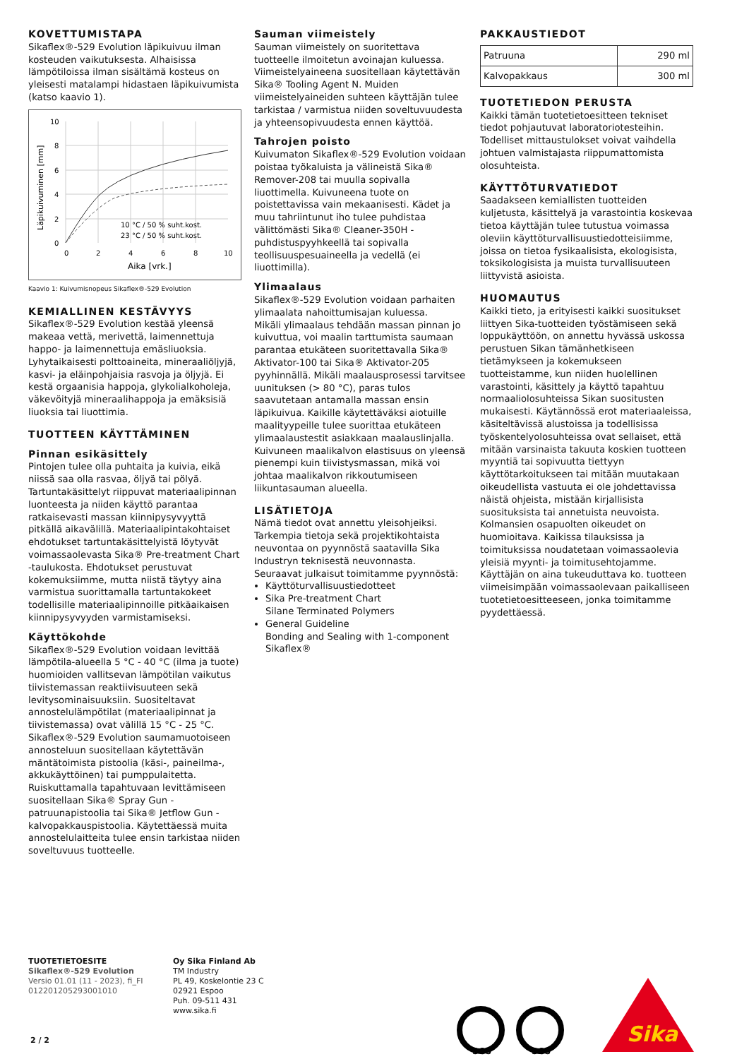KOVETTUMISTAPA
Sikaflex®-529 Evolution läpikuivuu ilman kosteuden vaikutuksesta. Alhaisissa lämpötiloissa ilman sisältämä kosteus on yleisesti matalampi hidastaen läpikuivumista (katso kaavio 1).
10
8
6
4
2
0
0
2
4
6
8
10
Aika [vrk.]
Läpikuivuminen [mm]
10 °C / 50 % suht.kost.
23 °C / 50 % suht.kost.
Kaavio 1: Kuivumisnopeus Sikaflex®-529 Evolution
KEMIALLINEN KESTÄVYYS
Sikaflex®-529 Evolution kestää yleensä makeaa vettä, merivettä, laimennettuja happo- ja laimennettuja emäsliuoksia. Lyhytaikaisesti polttoaineita, mineraaliöljyjä, kasvi- ja eläinpohjaisia rasvoja ja öljyjä. Ei kestä orgaanisia happoja, glykolialkoholeja, väkevöityjä mineraalihappoja ja emäksisiä liuoksia tai liuottimia.
TUOTTEEN KÄYTTÄMINEN
Pinnan esikäsittely
Pintojen tulee olla puhtaita ja kuivia, eikä niissä saa olla rasvaa, öljyä tai pölyä.
Tartuntakäsittelyt riippuvat materiaalipinnan luonteesta ja niiden käyttö parantaa ratkaisevasti massan kiinnipysyvyyttä pitkällä aikavälillä. Materiaalipintakohtaiset ehdotukset tartuntakäsittelyistä löytyvät voimassaolevasta Sika® Pre-treatment Chart -taulukosta. Ehdotukset perustuvat kokemuksiimme, mutta niistä täytyy aina varmistua suorittamalla tartuntakokeet todellisille materiaalipinnoille pitkäaikaisen kiinnipysyvyyden varmistamiseksi.
Käyttökohde
Sikaflex®-529 Evolution voidaan levittää lämpötila-alueella 5 °C - 40 °C (ilma ja tuote) huomioiden vallitsevan lämpötilan vaikutus tiivistemassan reaktiivisuuteen sekä levitysominaisuuksiin. Suositeltavat annostelulämpötilat (materiaalipinnat ja tiivistemassa) ovat välillä 15 °C - 25 °C.
Sikaflex®-529 Evolution saumamuotoiseen annosteluun suositellaan käytettävän mäntätoimista pistoolia (käsi-, paineilma-, akkukäyttöinen) tai pumppulaitetta. Ruiskuttamalla tapahtuvaan levittämiseen suositellaan Sika® Spray Gun -patruunapistoolia tai Sika® Jetflow Gun -kalvopakkauspistoolia. Käytettäessä muita annostelulaitteita tulee ensin tarkistaa niiden soveltuvuus tuotteelle.
Sauman viimeistely
Sauman viimeistely on suoritettava tuotteelle ilmoitetun avoinajan kuluessa. Viimeistelyaineena suositellaan käytettävän Sika® Tooling Agent N. Muiden viimeistelyaineiden suhteen käyttäjän tulee tarkistaa / varmistua niiden soveltuvuudesta ja yhteensopivuudesta ennen käyttöä.
Tahrojen poisto
Kuivumaton Sikaflex®-529 Evolution voidaan poistaa työkaluista ja välineistä Sika® Remover-208 tai muulla sopivalla liuottimella. Kuivuneena tuote on poistettavissa vain mekaanisesti. Kädet ja muu tahriintunut iho tulee puhdistaa välittömästi Sika® Cleaner-350H -puhdistuspyyhkeellä tai sopivalla teollisuuspesuaineella ja vedellä (ei liuottimilla).
Ylimaalaus
Sikaflex®-529 Evolution voidaan parhaiten ylimaalata nahoittumisajan kuluessa.
Mikäli ylimaalaus tehdään massan pinnan jo kuivuttua, voi maalin tarttumista saumaan parantaa etukäteen suoritettavalla Sika® Aktivator-100 tai Sika® Aktivator-205 pyyhinnällä. Mikäli maalausprosessi tarvitsee uunituksen (> 80 °C), paras tulos saavutetaan antamalla massan ensin läpikuivua. Kaikille käytettäväksi aiotuille maalityypeille tulee suorittaa etukäteen ylimaalaustestit asiakkaan maalauslinjalla.
Kuivuneen maalikalvon elastisuus on yleensä pienempi kuin tiivistysmassan, mikä voi johtaa maalikalvon rikkoutumiseen liikuntasauman alueella.
LISÄTIETOJA
Nämä tiedot ovat annettu yleisohjeiksi. Tarkempia tietoja sekä projektikohtaista neuvontaa on pyynnöstä saatavilla Sika Industryn teknisestä neuvonnasta.
Seuraavat julkaisut toimitamme pyynnöstä:
Käyttöturvallisuustiedotteet
Sika Pre-treatment Chart
Silane Terminated Polymers
General Guideline
Bonding and Sealing with 1-component Sikaflex®
PAKKAUSTIEDOT
| Patruuna | 290 ml |
| Kalvopakkaus | 300 ml |
TUOTETIEDON PERUSTA
Kaikki tämän tuotetietoesitteen tekniset tiedot pohjautuvat laboratoriotesteihin. Todelliset mittaustulokset voivat vaihdella johtuen valmistajasta riippumattomista olosuhteista.
KÄYTTÖTURVATIEDOT
Saadakseen kemiallisten tuotteiden kuljetusta, käsittelyä ja varastointia koskevaa tietoa käyttäjän tulee tutustua voimassa oleviin käyttöturvallisuustiedotteisiimme, joissa on tietoa fysikaalisista, ekologisista, toksikologisista ja muista turvallisuuteen liittyvistä asioista.
HUOMAUTUS
Kaikki tieto, ja erityisesti kaikki suositukset liittyen Sika-tuotteiden työstämiseen sekä loppukäyttöön, on annettu hyvässä uskossa perustuen Sikan tämänhetkiseen tietämykseen ja kokemukseen tuotteistamme, kun niiden huolellinen varastointi, käsittely ja käyttö tapahtuu normaaliolosuhteissa Sikan suositusten mukaisesti. Käytännössä erot materiaaleissa, käsiteltävissä alustoissa ja todellisissa työskentelyolosuhteissa ovat sellaiset, että mitään varsinaista takuuta koskien tuotteen myyntiä tai sopivuutta tiettyyn käyttötarkoitukseen tai mitään muutakaan oikeudellista vastuuta ei ole johdettavissa näistä ohjeista, mistään kirjallisista suosituksista tai annetuista neuvoista. Kolmansien osapuolten oikeudet on huomioitava. Kaikissa tilauksissa ja toimituksissa noudatetaan voimassaolevia yleisiä myynti- ja toimitusehtojamme. Käyttäjän on aina tukeuduttava ko. tuotteen viimeisimpään voimassaolevaan paikalliseen tuotetietoesitteeseen, jonka toimitamme pyydettäessä.
TUOTETIETOESITE
Sikaflex®-529 Evolution
Versio 01.01 (11 - 2023), fi_FI
012201205293001010
Oy Sika Finland Ab
TM Industry
PL 49, Koskelontie 23 C
02921 Espoo
Puh. 09-511 431
www.sika.fi
SGS
SGS
Sika
2 / 2